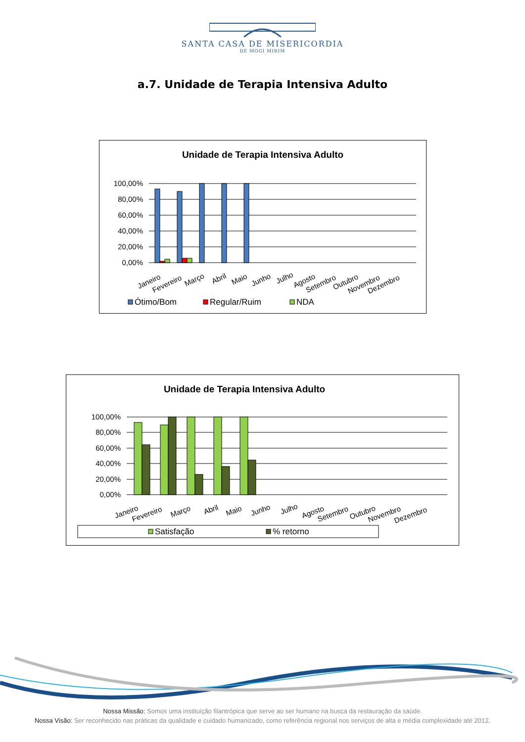SANTA CASA DE MISERICORDIA
DE MOGI MIRIM
a.7. Unidade de Terapia Intensiva Adulto
Unidade de Terapia Intensiva Adulto
100,00%
80,00%
60,00%
40,00%
20,00%
0,00%
Janeiro
Fevereiro
Março
Abril
Maio
Junho
Julho
Agosto
Setembro
Outubro
Novembro
Dezembro
Ótimo/Bom
Regular/Ruim
NDA
Unidade de Terapia Intensiva Adulto
100,00%
80,00%
60,00%
40,00%
20,00%
0,00%
Janeiro
Fevereiro
Março
Abril
Maio
Junho
Julho
Agosto
Setembro
Outubro
Novembro
Dezembro
Satisfação
% retorno
Nossa Missão: Somos uma instituição filantrópica que serve ao ser humano na busca da restauração da saúde.
Nossa Visão: Ser reconhecido nas práticas da qualidade e cuidado humanizado, como referência regional nos serviços de alta e média complexidade até 2012.